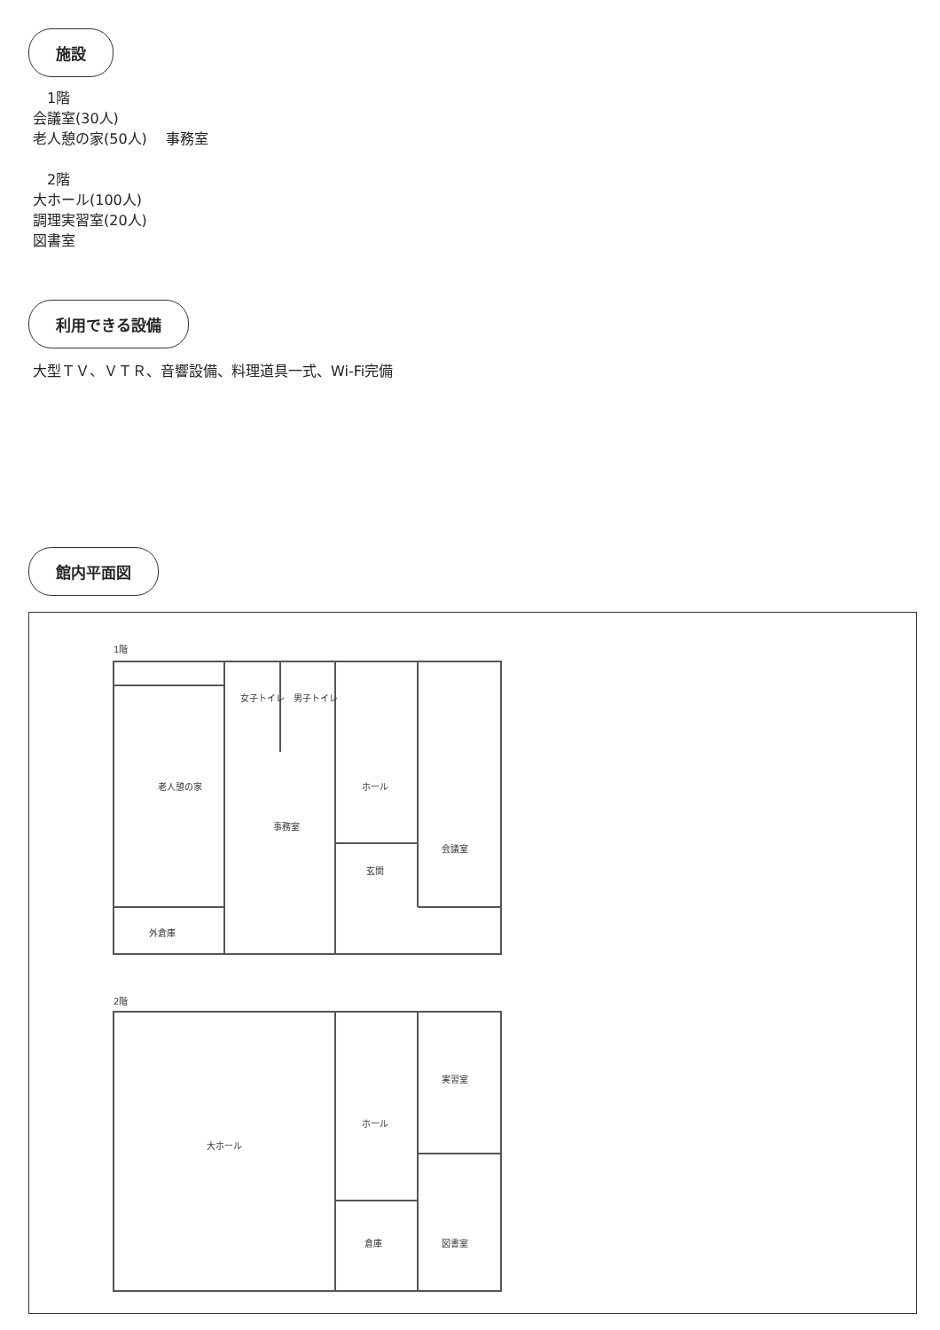施設
　1階
会議室(30人)
老人憩の家(50人)　 事務室
　2階
大ホール(100人)
調理実習室(20人)
図書室
利用できる設備
大型ＴＶ、ＶＴＲ、音響設備、料理道具一式、Wi-Fi完備
館内平面図
1階
老人憩の家
女子トイレ
男子トイレ
ホール
事務室
会議室
玄関
外倉庫
2階
大ホール
ホール
実習室
倉庫
図書室